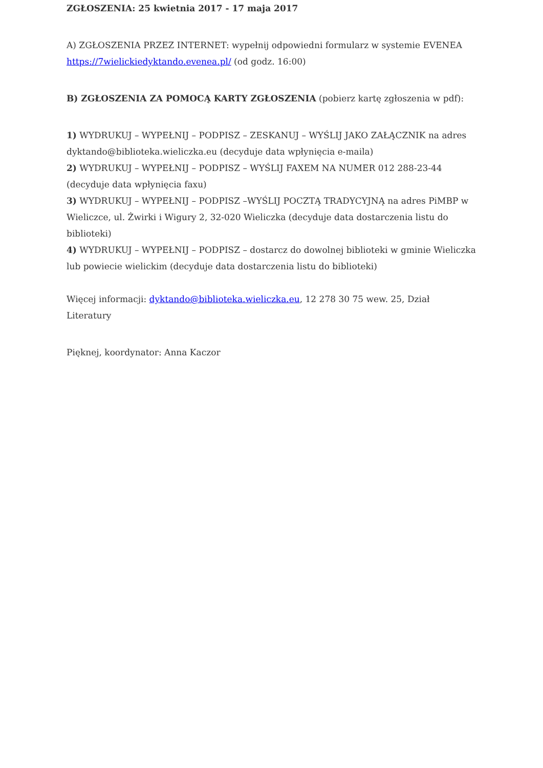ZGŁOSZENIA: 25 kwietnia 2017 - 17 maja 2017
A) ZGŁOSZENIA PRZEZ INTERNET: wypełnij odpowiedni formularz w systemie EVENEA https://7wielickiedyktando.evenea.pl/ (od godz. 16:00)
B) ZGŁOSZENIA ZA POMOCĄ KARTY ZGŁOSZENIA (pobierz kartę zgłoszenia w pdf):
1) WYDRUKUJ – WYPEŁNIJ – PODPISZ – ZESKANUJ – WYŚLIJ JAKO ZAŁĄCZNIK na adres dyktando@biblioteka.wieliczka.eu (decyduje data wpłynięcia e-maila)
2) WYDRUKUJ – WYPEŁNIJ – PODPISZ – WYŚLIJ FAXEM NA NUMER 012 288-23-44 (decyduje data wpłynięcia faxu)
3) WYDRUKUJ – WYPEŁNIJ – PODPISZ –WYŚLIJ POCZTĄ TRADYCYJNĄ na adres PiMBP w Wieliczce, ul. Żwirki i Wigury 2, 32-020 Wieliczka (decyduje data dostarczenia listu do biblioteki)
4) WYDRUKUJ – WYPEŁNIJ – PODPISZ – dostarcz do dowolnej biblioteki w gminie Wieliczka lub powiecie wielickim (decyduje data dostarczenia listu do biblioteki)
Więcej informacji: dyktando@biblioteka.wieliczka.eu, 12 278 30 75 wew. 25, Dział Literatury
Pięknej, koordynator: Anna Kaczor